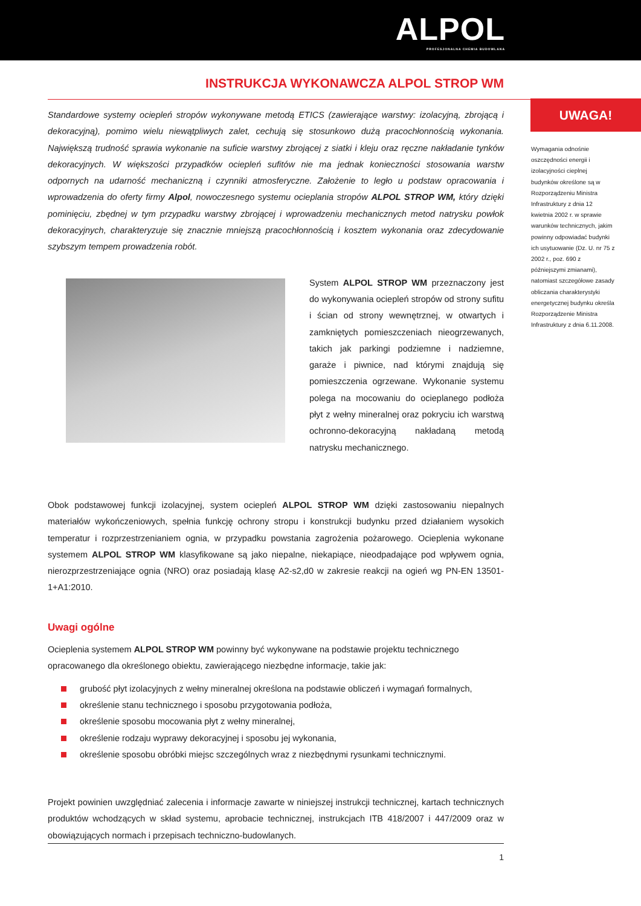ALPOL
PROFESJONALNA CHEMIA BUDOWLANA
INSTRUKCJA WYKONAWCZA ALPOL STROP WM
UWAGA!
Wymagania odnośnie oszczędności energii i izolacyjności cieplnej budynków określone są w Rozporządzeniu Ministra Infrastruktury z dnia 12 kwietnia 2002 r. w sprawie warunków technicznych, jakim powinny odpowiadać budynki ich usytuowanie (Dz. U. nr 75 z 2002 r., poz. 690 z późniejszymi zmianami), natomiast szczegółowe zasady obliczania charakterystyki energetycznej budynku określa Rozporządzenie Ministra Infrastruktury z dnia 6.11.2008.
Standardowe systemy ociepleń stropów wykonywane metodą ETICS (zawierające warstwy: izolacyjną, zbrojącą i dekoracyjną), pomimo wielu niewątpliwych zalet, cechują się stosunkowo dużą pracochłonnością wykonania. Największą trudność sprawia wykonanie na suficie warstwy zbrojącej z siatki i kleju oraz ręczne nakładanie tynków dekoracyjnych. W większości przypadków ociepleń sufitów nie ma jednak konieczności stosowania warstw odpornych na udarność mechaniczną i czynniki atmosferyczne. Założenie to legło u podstaw opracowania i wprowadzenia do oferty firmy Alpol, nowoczesnego systemu ocieplania stropów ALPOL STROP WM, który dzięki pominięciu, zbędnej w tym przypadku warstwy zbrojącej i wprowadzeniu mechanicznych metod natrysku powłok dekoracyjnych, charakteryzuje się znacznie mniejszą pracochłonnością i kosztem wykonania oraz zdecydowanie szybszym tempem prowadzenia robót.
System ALPOL STROP WM przeznaczony jest do wykonywania ociepleń stropów od strony sufitu i ścian od strony wewnętrznej, w otwartych i zamkniętych pomieszczeniach nieogrzewanych, takich jak parkingi podziemne i nadziemne, garaże i piwnice, nad którymi znajdują się pomieszczenia ogrzewane. Wykonanie systemu polega na mocowaniu do ocieplanego podłoża płyt z wełny mineralnej oraz pokryciu ich warstwą ochronno-dekoracyjną nakładaną metodą natrysku mechanicznego.
Obok podstawowej funkcji izolacyjnej, system ociepleń ALPOL STROP WM dzięki zastosowaniu niepalnych materiałów wykończeniowych, spełnia funkcję ochrony stropu i konstrukcji budynku przed działaniem wysokich temperatur i rozprzestrzenianiem ognia, w przypadku powstania zagrożenia pożarowego. Ocieplenia wykonane systemem ALPOL STROP WM klasyfikowane są jako niepalne, niekapiące, nieodpadające pod wpływem ognia, nierozprzestrzeniające ognia (NRO) oraz posiadają klasę A2-s2,d0 w zakresie reakcji na ogień wg PN-EN 13501-1+A1:2010.
Uwagi ogólne
Ocieplenia systemem ALPOL STROP WM powinny być wykonywane na podstawie projektu technicznego opracowanego dla określonego obiektu, zawierającego niezbędne informacje, takie jak:
grubość płyt izolacyjnych z wełny mineralnej określona na podstawie obliczeń i wymagań formalnych,
określenie stanu technicznego i sposobu przygotowania podłoża,
określenie sposobu mocowania płyt z wełny mineralnej,
określenie rodzaju wyprawy dekoracyjnej i sposobu jej wykonania,
określenie sposobu obróbki miejsc szczególnych wraz z niezbędnymi rysunkami technicznymi.
Projekt powinien uwzględniać zalecenia i informacje zawarte w niniejszej instrukcji technicznej, kartach technicznych produktów wchodzących w skład systemu, aprobacie technicznej, instrukcjach ITB 418/2007 i 447/2009 oraz w obowiązujących normach i przepisach techniczno-budowlanych.
1